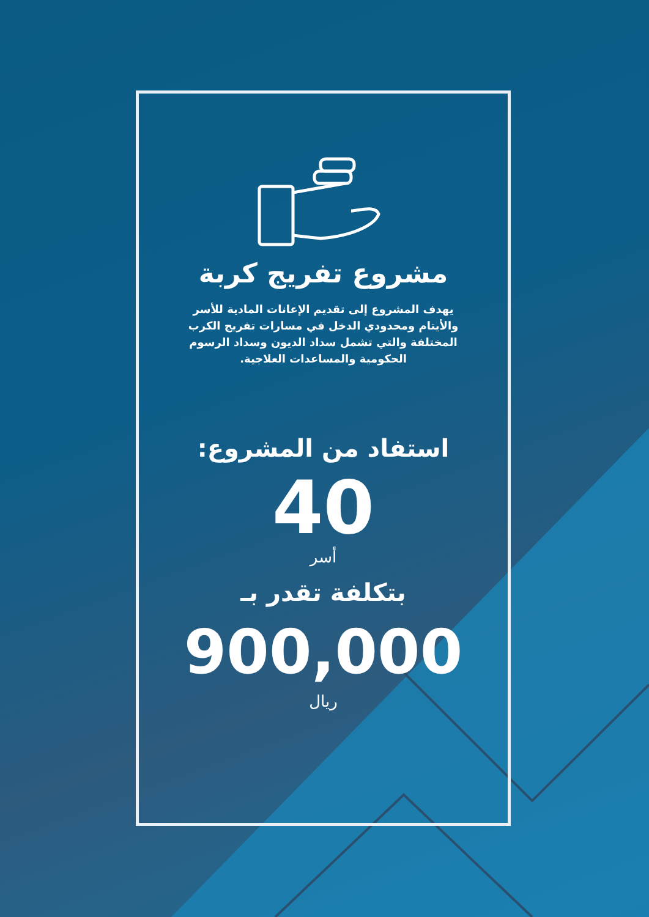مشروع تفريج كربة
يهدف المشروع إلى تقديم الإعانات المادية للأسر والأيتام ومحدودي الدخل في مسارات تفريج الكرب المختلفة والتي تشمل سداد الديون وسداد الرسوم الحكومية والمساعدات العلاجية.
استفاد من المشروع:
40
أسر
بتكلفة تقدر بـ
900,000
ريال